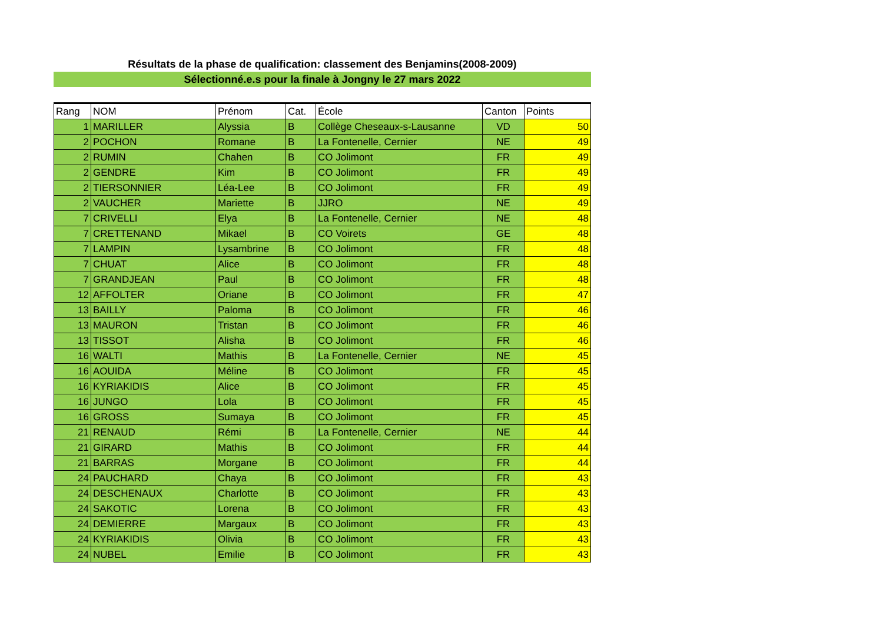Résultats de la phase de qualification: classement des Benjamins(2008-2009)
Sélectionné.e.s pour la finale à Jongny le 27 mars 2022
| Rang | NOM | Prénom | Cat. | École | Canton | Points |
| --- | --- | --- | --- | --- | --- | --- |
| 1 | MARILLER | Alyssia | B | Collège Cheseaux-s-Lausanne | VD | 50 |
| 2 | POCHON | Romane | B | La Fontenelle, Cernier | NE | 49 |
| 2 | RUMIN | Chahen | B | CO Jolimont | FR | 49 |
| 2 | GENDRE | Kim | B | CO Jolimont | FR | 49 |
| 2 | TIERSONNIER | Léa-Lee | B | CO Jolimont | FR | 49 |
| 2 | VAUCHER | Mariette | B | JJRO | NE | 49 |
| 7 | CRIVELLI | Elya | B | La Fontenelle, Cernier | NE | 48 |
| 7 | CRETTENAND | Mikael | B | CO Voirets | GE | 48 |
| 7 | LAMPIN | Lysambrine | B | CO Jolimont | FR | 48 |
| 7 | CHUAT | Alice | B | CO Jolimont | FR | 48 |
| 7 | GRANDJEAN | Paul | B | CO Jolimont | FR | 48 |
| 12 | AFFOLTER | Oriane | B | CO Jolimont | FR | 47 |
| 13 | BAILLY | Paloma | B | CO Jolimont | FR | 46 |
| 13 | MAURON | Tristan | B | CO Jolimont | FR | 46 |
| 13 | TISSOT | Alisha | B | CO Jolimont | FR | 46 |
| 16 | WALTI | Mathis | B | La Fontenelle, Cernier | NE | 45 |
| 16 | AOUIDA | Méline | B | CO Jolimont | FR | 45 |
| 16 | KYRIAKIDIS | Alice | B | CO Jolimont | FR | 45 |
| 16 | JUNGO | Lola | B | CO Jolimont | FR | 45 |
| 16 | GROSS | Sumaya | B | CO Jolimont | FR | 45 |
| 21 | RENAUD | Rémi | B | La Fontenelle, Cernier | NE | 44 |
| 21 | GIRARD | Mathis | B | CO Jolimont | FR | 44 |
| 21 | BARRAS | Morgane | B | CO Jolimont | FR | 44 |
| 24 | PAUCHARD | Chaya | B | CO Jolimont | FR | 43 |
| 24 | DESCHENAUX | Charlotte | B | CO Jolimont | FR | 43 |
| 24 | SAKOTIC | Lorena | B | CO Jolimont | FR | 43 |
| 24 | DEMIERRE | Margaux | B | CO Jolimont | FR | 43 |
| 24 | KYRIAKIDIS | Olivia | B | CO Jolimont | FR | 43 |
| 24 | NUBEL | Emilie | B | CO Jolimont | FR | 43 |